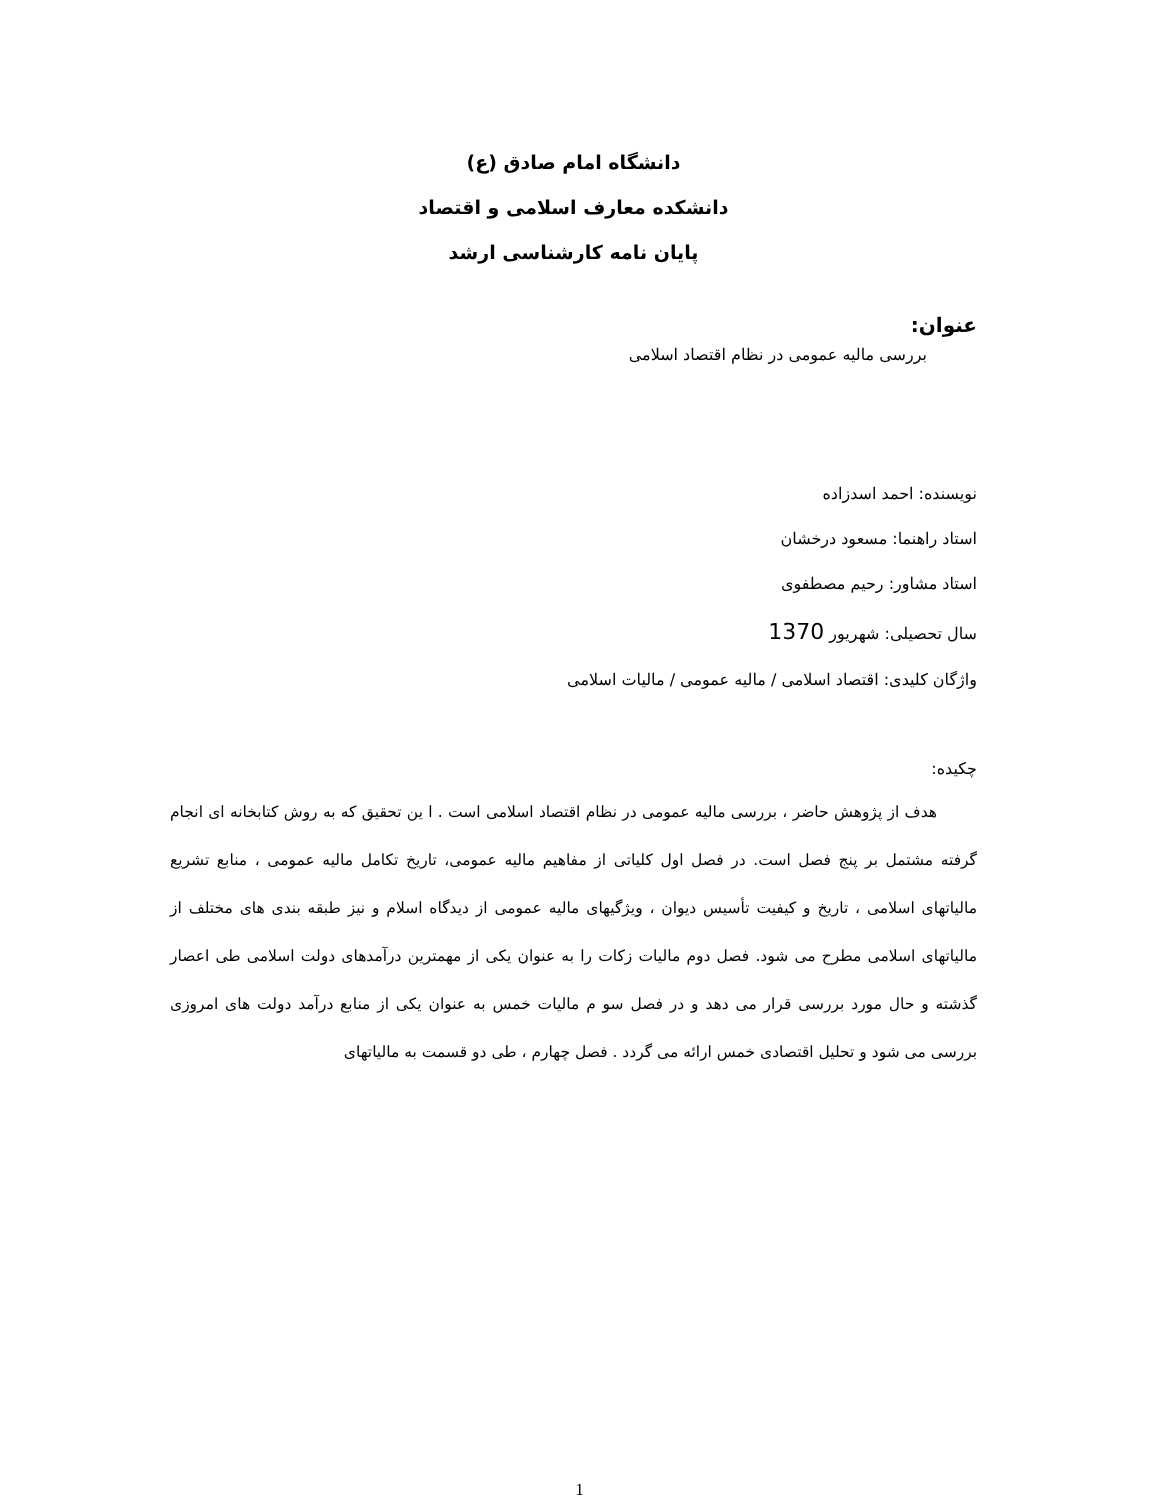دانشگاه امام صادق (ع)
دانشکده معارف اسلامی و اقتصاد
پایان نامه کارشناسی ارشد
عنوان:
بررسی مالیه عمومی در نظام اقتصاد اسلامی
نویسنده: احمد اسدزاده
استاد راهنما: مسعود درخشان
استاد مشاور: رحیم مصطفوی
سال تحصیلی: شهریور 1370
واژگان کلیدی: اقتصاد اسلامی / مالیه عمومی / مالیات اسلامی
چکیده:
هدف از پژوهش حاضر ، بررسی مالیه عمومی در نظام اقتصاد اسلامی است . ا ین تحقیق که به روش کتابخانه ای انجام گرفته مشتمل بر پنج فصل است. در فصل اول کلیاتی از مفاهیم مالیه عمومی، تاریخ تکامل مالیه عمومی ، منابع تشریع مالیاتهای اسلامی ، تاریخ و کیفیت تأسیس دیوان ، ویژگیهای مالیه عمومی از دیدگاه اسلام و نیز طبقه بندی های مختلف از مالیاتهای اسلامی مطرح می شود. فصل دوم مالیات زکات را به عنوان یکی از مهمترین درآمدهای دولت اسلامی طی اعصار گذشته و حال مورد بررسی قرار می دهد و در فصل سو م مالیات خمس به عنوان یکی از منابع درآمد دولت های امروزی بررسی می شود و تحلیل اقتصادی خمس ارائه می گردد . فصل چهارم ، طی دو قسمت به مالیاتهای
1